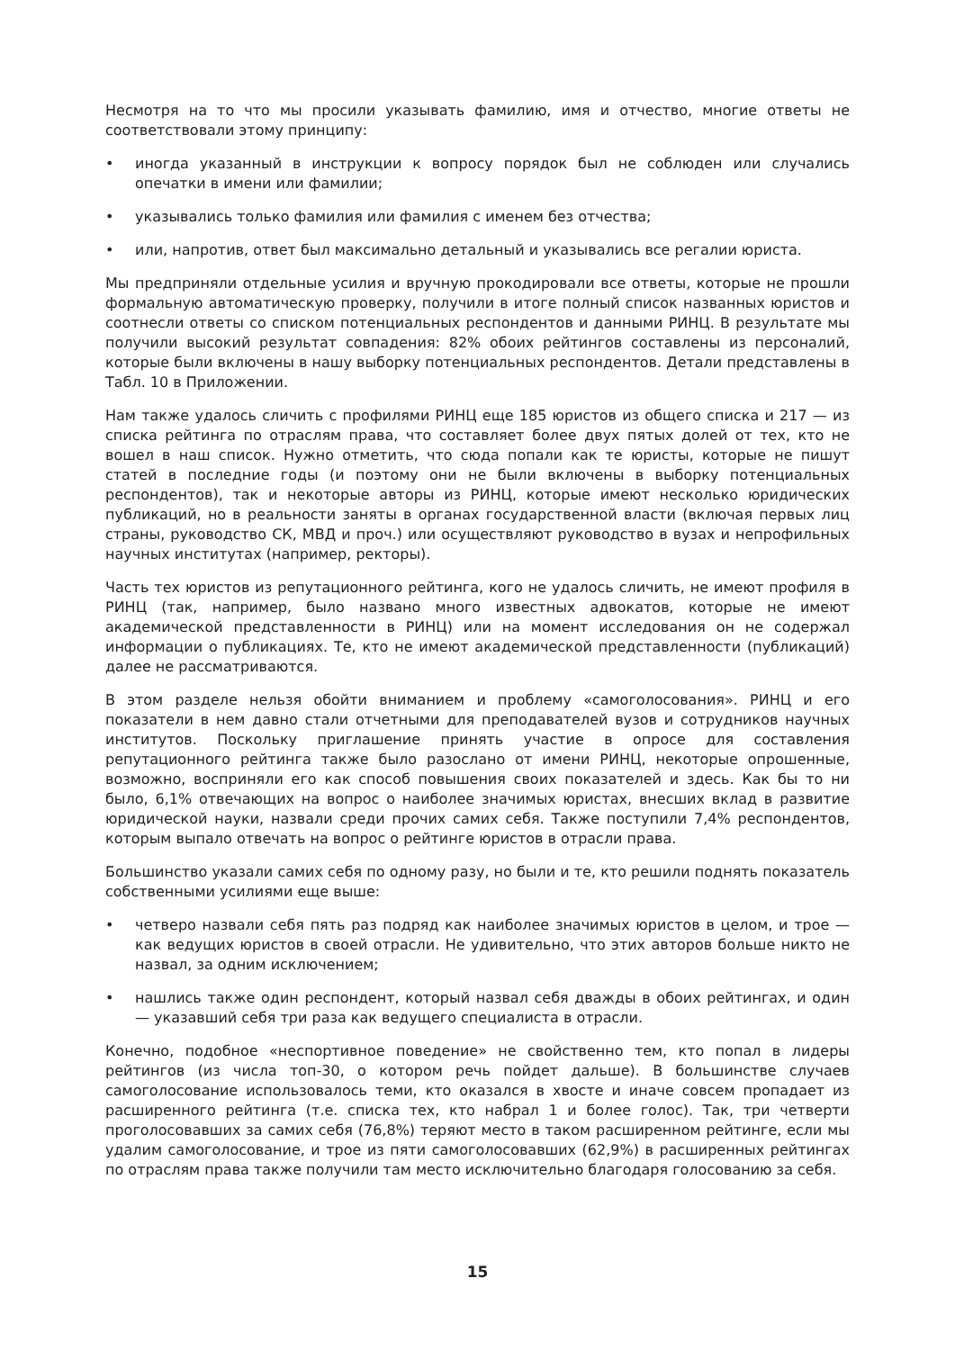Несмотря на то что мы просили указывать фамилию, имя и отчество, многие ответы не соответствовали этому принципу:
• иногда указанный в инструкции к вопросу порядок был не соблюден или случались опечатки в имени или фамилии;
• указывались только фамилия или фамилия с именем без отчества;
• или, напротив, ответ был максимально детальный и указывались все регалии юриста.
Мы предприняли отдельные усилия и вручную прокодировали все ответы, которые не прошли формальную автоматическую проверку, получили в итоге полный список названных юристов и соотнесли ответы со списком потенциальных респондентов и данными РИНЦ. В результате мы получили высокий результат совпадения: 82% обоих рейтингов составлены из персоналий, которые были включены в нашу выборку потенциальных респондентов. Детали представлены в Табл. 10 в Приложении.
Нам также удалось сличить с профилями РИНЦ еще 185 юристов из общего списка и 217 — из списка рейтинга по отраслям права, что составляет более двух пятых долей от тех, кто не вошел в наш список. Нужно отметить, что сюда попали как те юристы, которые не пишут статей в последние годы (и поэтому они не были включены в выборку потенциальных респондентов), так и некоторые авторы из РИНЦ, которые имеют несколько юридических публикаций, но в реальности заняты в органах государственной власти (включая первых лиц страны, руководство СК, МВД и проч.) или осуществляют руководство в вузах и непрофильных научных институтах (например, ректоры).
Часть тех юристов из репутационного рейтинга, кого не удалось сличить, не имеют профиля в РИНЦ (так, например, было названо много известных адвокатов, которые не имеют академической представленности в РИНЦ) или на момент исследования он не содержал информации о публикациях. Те, кто не имеют академической представленности (публикаций) далее не рассматриваются.
В этом разделе нельзя обойти вниманием и проблему «самоголосования». РИНЦ и его показатели в нем давно стали отчетными для преподавателей вузов и сотрудников научных институтов. Поскольку приглашение принять участие в опросе для составления репутационного рейтинга также было разослано от имени РИНЦ, некоторые опрошенные, возможно, восприняли его как способ повышения своих показателей и здесь. Как бы то ни было, 6,1% отвечающих на вопрос о наиболее значимых юристах, внесших вклад в развитие юридической науки, назвали среди прочих самих себя. Также поступили 7,4% респондентов, которым выпало отвечать на вопрос о рейтинге юристов в отрасли права.
Большинство указали самих себя по одному разу, но были и те, кто решили поднять показатель собственными усилиями еще выше:
• четверо назвали себя пять раз подряд как наиболее значимых юристов в целом, и трое — как ведущих юристов в своей отрасли. Не удивительно, что этих авторов больше никто не назвал, за одним исключением;
• нашлись также один респондент, который назвал себя дважды в обоих рейтингах, и один — указавший себя три раза как ведущего специалиста в отрасли.
Конечно, подобное «неспортивное поведение» не свойственно тем, кто попал в лидеры рейтингов (из числа топ-30, о котором речь пойдет дальше). В большинстве случаев самоголосование использовалось теми, кто оказался в хвосте и иначе совсем пропадает из расширенного рейтинга (т.е. списка тех, кто набрал 1 и более голос). Так, три четверти проголосовавших за самих себя (76,8%) теряют место в таком расширенном рейтинге, если мы удалим самоголосование, и трое из пяти самоголосовавших (62,9%) в расширенных рейтингах по отраслям права также получили там место исключительно благодаря голосованию за себя.
15